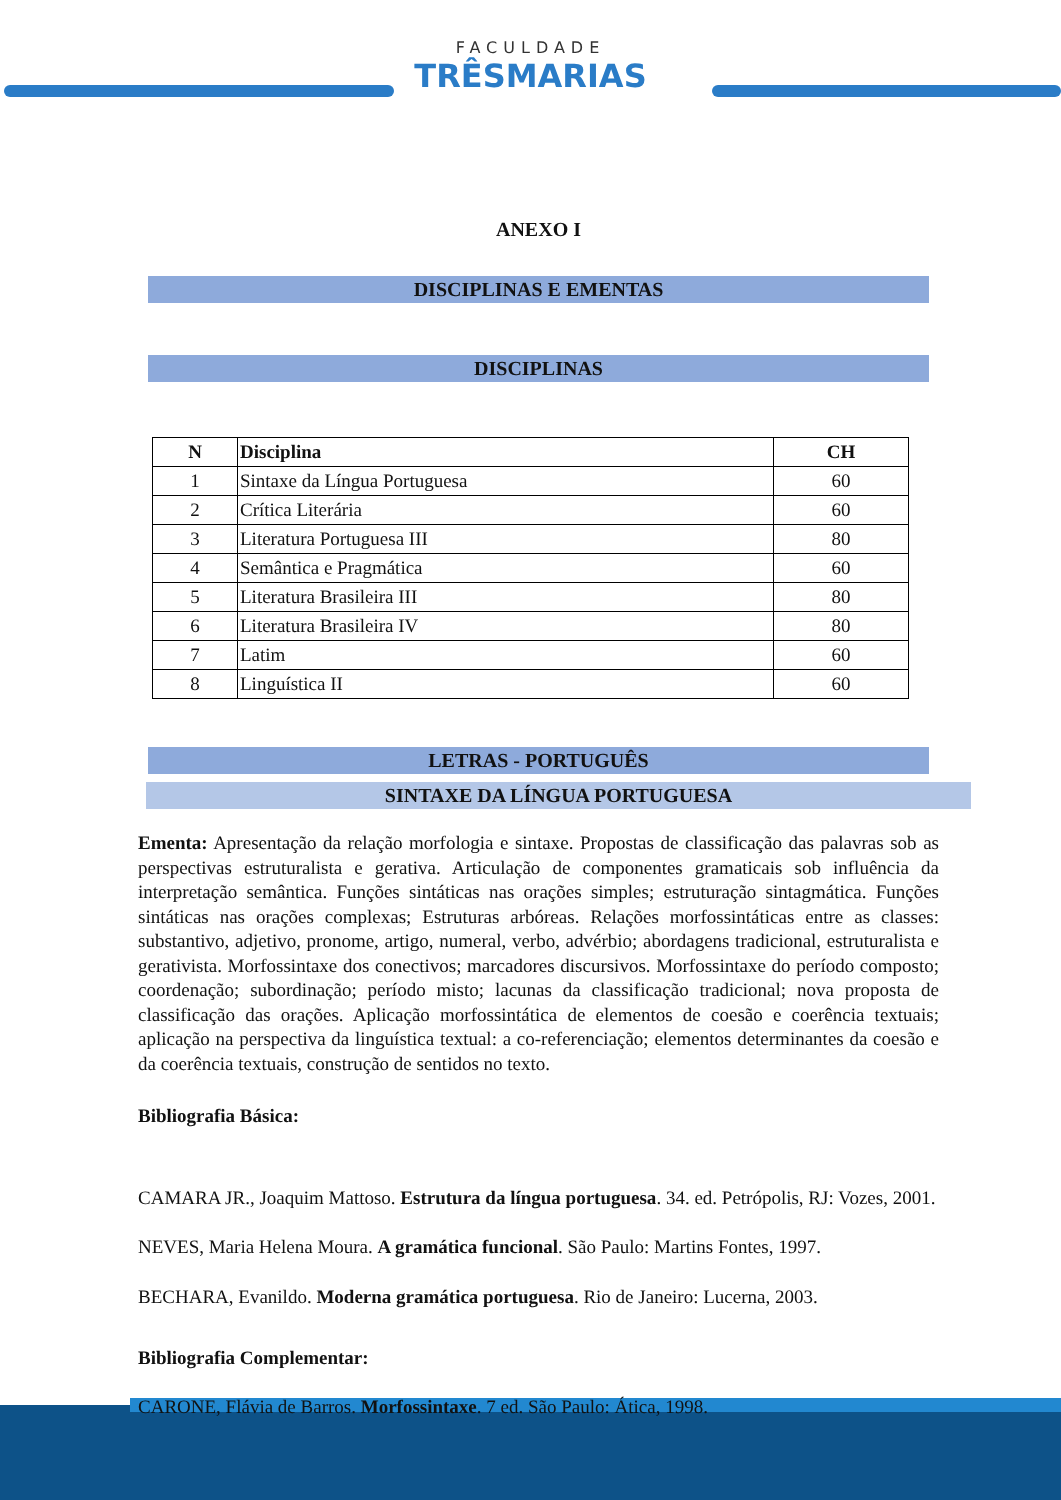FACULDADE
TRÊSMARIAS
ANEXO I
DISCIPLINAS E EMENTAS
DISCIPLINAS
| N | Disciplina | CH |
| --- | --- | --- |
| 1 | Sintaxe da Língua Portuguesa | 60 |
| 2 | Crítica Literária | 60 |
| 3 | Literatura Portuguesa III | 80 |
| 4 | Semântica e Pragmática | 60 |
| 5 | Literatura Brasileira III | 80 |
| 6 | Literatura Brasileira IV | 80 |
| 7 | Latim | 60 |
| 8 | Linguística II | 60 |
LETRAS - PORTUGUÊS
SINTAXE DA LÍNGUA PORTUGUESA
Ementa: Apresentação da relação morfologia e sintaxe. Propostas de classificação das palavras sob as perspectivas estruturalista e gerativa. Articulação de componentes gramaticais sob influência da interpretação semântica. Funções sintáticas nas orações simples; estruturação sintagmática. Funções sintáticas nas orações complexas; Estruturas arbóreas. Relações morfossintáticas entre as classes: substantivo, adjetivo, pronome, artigo, numeral, verbo, advérbio; abordagens tradicional, estruturalista e gerativista. Morfossintaxe dos conectivos; marcadores discursivos. Morfossintaxe do período composto; coordenação; subordinação; período misto; lacunas da classificação tradicional; nova proposta de classificação das orações. Aplicação morfossintática de elementos de coesão e coerência textuais; aplicação na perspectiva da linguística textual: a co-referenciação; elementos determinantes da coesão e da coerência textuais, construção de sentidos no texto.
Bibliografia Básica:
CAMARA JR., Joaquim Mattoso. Estrutura da língua portuguesa. 34. ed. Petrópolis, RJ: Vozes, 2001.
NEVES, Maria Helena Moura. A gramática funcional. São Paulo: Martins Fontes, 1997.
BECHARA, Evanildo. Moderna gramática portuguesa. Rio de Janeiro: Lucerna, 2003.
Bibliografia Complementar:
CARONE, Flávia de Barros. Morfossintaxe. 7 ed. São Paulo: Ática, 1998.